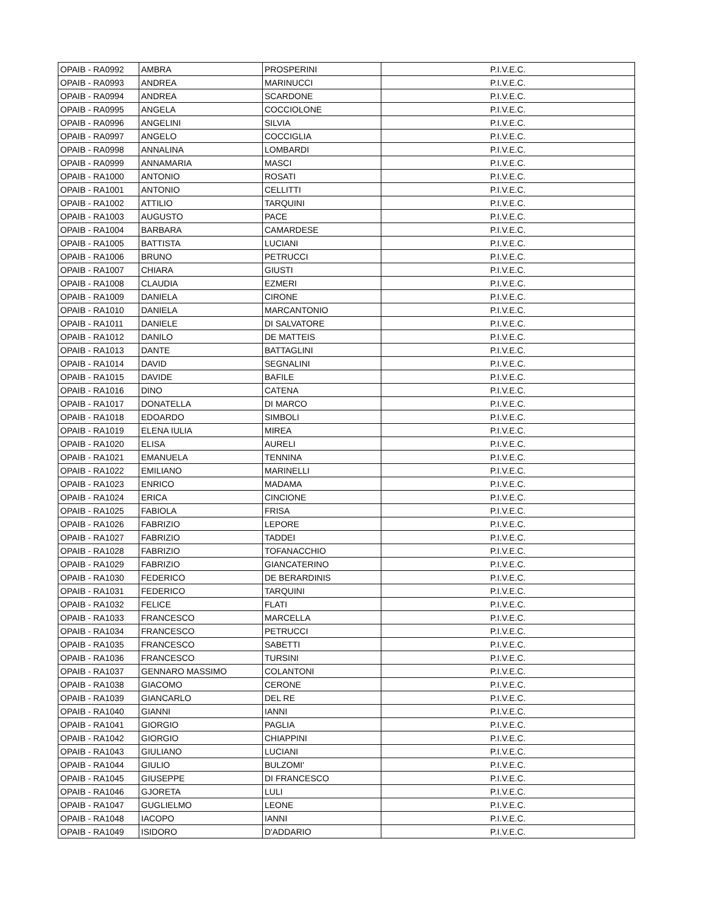| OPAIB - RA0992 | AMBRA | PROSPERINI | P.I.V.E.C. |
| OPAIB - RA0993 | ANDREA | MARINUCCI | P.I.V.E.C. |
| OPAIB - RA0994 | ANDREA | SCARDONE | P.I.V.E.C. |
| OPAIB - RA0995 | ANGELA | COCCIOLONE | P.I.V.E.C. |
| OPAIB - RA0996 | ANGELINI | SILVIA | P.I.V.E.C. |
| OPAIB - RA0997 | ANGELO | COCCIGLIA | P.I.V.E.C. |
| OPAIB - RA0998 | ANNALINA | LOMBARDI | P.I.V.E.C. |
| OPAIB - RA0999 | ANNAMARIA | MASCI | P.I.V.E.C. |
| OPAIB - RA1000 | ANTONIO | ROSATI | P.I.V.E.C. |
| OPAIB - RA1001 | ANTONIO | CELLITTI | P.I.V.E.C. |
| OPAIB - RA1002 | ATTILIO | TARQUINI | P.I.V.E.C. |
| OPAIB - RA1003 | AUGUSTO | PACE | P.I.V.E.C. |
| OPAIB - RA1004 | BARBARA | CAMARDESE | P.I.V.E.C. |
| OPAIB - RA1005 | BATTISTA | LUCIANI | P.I.V.E.C. |
| OPAIB - RA1006 | BRUNO | PETRUCCI | P.I.V.E.C. |
| OPAIB - RA1007 | CHIARA | GIUSTI | P.I.V.E.C. |
| OPAIB - RA1008 | CLAUDIA | EZMERI | P.I.V.E.C. |
| OPAIB - RA1009 | DANIELA | CIRONE | P.I.V.E.C. |
| OPAIB - RA1010 | DANIELA | MARCANTONIO | P.I.V.E.C. |
| OPAIB - RA1011 | DANIELE | DI SALVATORE | P.I.V.E.C. |
| OPAIB - RA1012 | DANILO | DE MATTEIS | P.I.V.E.C. |
| OPAIB - RA1013 | DANTE | BATTAGLINI | P.I.V.E.C. |
| OPAIB - RA1014 | DAVID | SEGNALINI | P.I.V.E.C. |
| OPAIB - RA1015 | DAVIDE | BAFILE | P.I.V.E.C. |
| OPAIB - RA1016 | DINO | CATENA | P.I.V.E.C. |
| OPAIB - RA1017 | DONATELLA | DI MARCO | P.I.V.E.C. |
| OPAIB - RA1018 | EDOARDO | SIMBOLI | P.I.V.E.C. |
| OPAIB - RA1019 | ELENA IULIA | MIREA | P.I.V.E.C. |
| OPAIB - RA1020 | ELISA | AURELI | P.I.V.E.C. |
| OPAIB - RA1021 | EMANUELA | TENNINA | P.I.V.E.C. |
| OPAIB - RA1022 | EMILIANO | MARINELLI | P.I.V.E.C. |
| OPAIB - RA1023 | ENRICO | MADAMA | P.I.V.E.C. |
| OPAIB - RA1024 | ERICA | CINCIONE | P.I.V.E.C. |
| OPAIB - RA1025 | FABIOLA | FRISA | P.I.V.E.C. |
| OPAIB - RA1026 | FABRIZIO | LEPORE | P.I.V.E.C. |
| OPAIB - RA1027 | FABRIZIO | TADDEI | P.I.V.E.C. |
| OPAIB - RA1028 | FABRIZIO | TOFANACCHIO | P.I.V.E.C. |
| OPAIB - RA1029 | FABRIZIO | GIANCATERINO | P.I.V.E.C. |
| OPAIB - RA1030 | FEDERICO | DE BERARDINIS | P.I.V.E.C. |
| OPAIB - RA1031 | FEDERICO | TARQUINI | P.I.V.E.C. |
| OPAIB - RA1032 | FELICE | FLATI | P.I.V.E.C. |
| OPAIB - RA1033 | FRANCESCO | MARCELLA | P.I.V.E.C. |
| OPAIB - RA1034 | FRANCESCO | PETRUCCI | P.I.V.E.C. |
| OPAIB - RA1035 | FRANCESCO | SABETTI | P.I.V.E.C. |
| OPAIB - RA1036 | FRANCESCO | TURSINI | P.I.V.E.C. |
| OPAIB - RA1037 | GENNARO MASSIMO | COLANTONI | P.I.V.E.C. |
| OPAIB - RA1038 | GIACOMO | CERONE | P.I.V.E.C. |
| OPAIB - RA1039 | GIANCARLO | DEL RE | P.I.V.E.C. |
| OPAIB - RA1040 | GIANNI | IANNI | P.I.V.E.C. |
| OPAIB - RA1041 | GIORGIO | PAGLIA | P.I.V.E.C. |
| OPAIB - RA1042 | GIORGIO | CHIAPPINI | P.I.V.E.C. |
| OPAIB - RA1043 | GIULIANO | LUCIANI | P.I.V.E.C. |
| OPAIB - RA1044 | GIULIO | BULZOMI' | P.I.V.E.C. |
| OPAIB - RA1045 | GIUSEPPE | DI FRANCESCO | P.I.V.E.C. |
| OPAIB - RA1046 | GJORETA | LULI | P.I.V.E.C. |
| OPAIB - RA1047 | GUGLIELMO | LEONE | P.I.V.E.C. |
| OPAIB - RA1048 | IACOPO | IANNI | P.I.V.E.C. |
| OPAIB - RA1049 | ISIDORO | D'ADDARIO | P.I.V.E.C. |